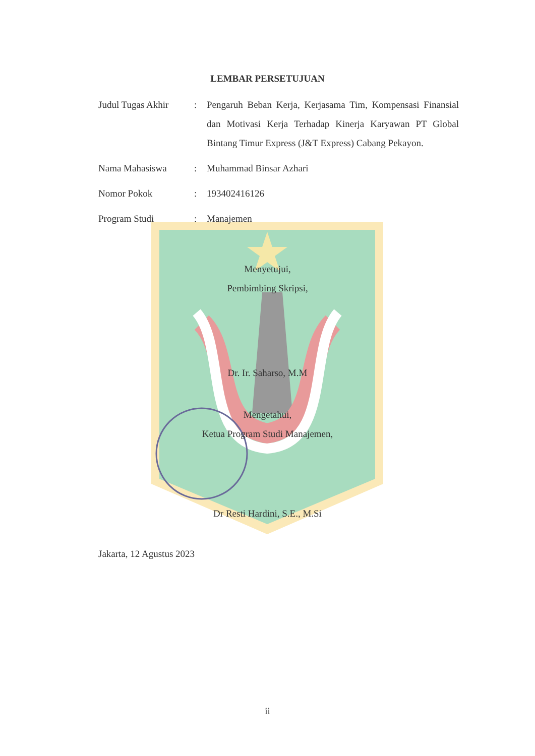LEMBAR PERSETUJUAN
| Judul Tugas Akhir | : | Pengaruh Beban Kerja, Kerjasama Tim, Kompensasi Finansial dan Motivasi Kerja Terhadap Kinerja Karyawan PT Global Bintang Timur Express (J&T Express) Cabang Pekayon. |
| Nama Mahasiswa | : | Muhammad Binsar Azhari |
| Nomor Pokok | : | 193402416126 |
| Program Studi | : | Manajemen |
Menyetujui,
Pembimbing Skripsi,
Dr. Ir. Saharso, M.M
Mengetahui,
Ketua Program Studi Manajemen,
Dr Resti Hardini, S.E., M.Si
Jakarta, 12 Agustus 2023
ii